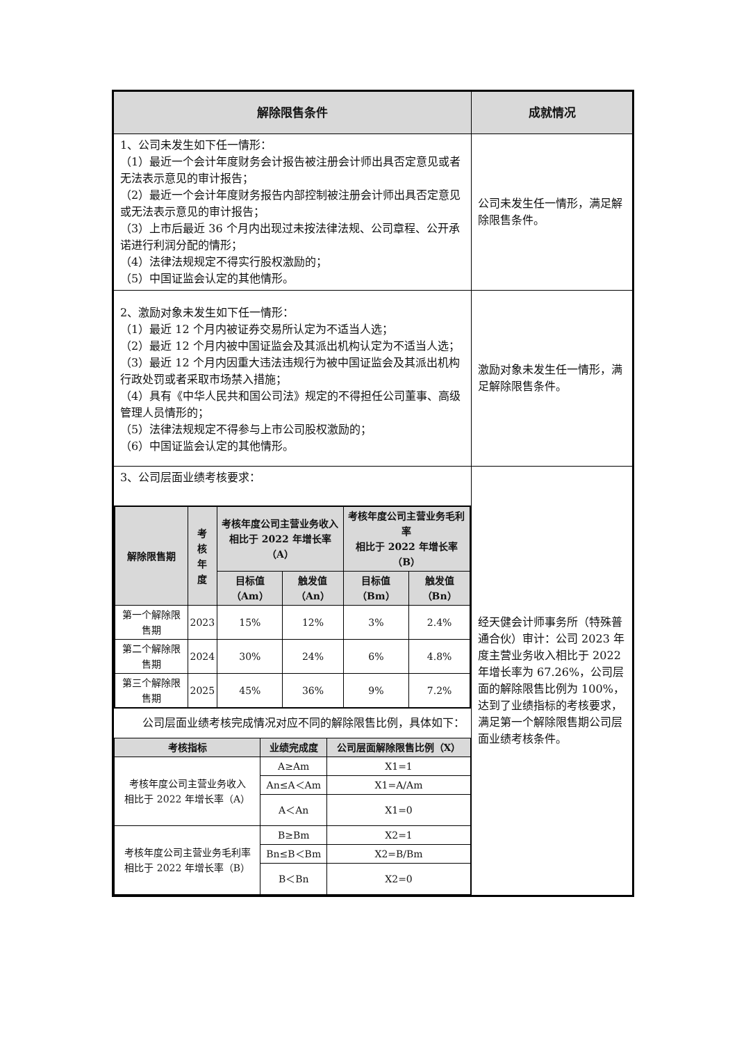| 解除限售条件 | 成就情况 |
| --- | --- |
| 1、公司未发生如下任一情形： （1）最近一个会计年度财务会计报告被注册会计师出具否定意见或者无法表示意见的审计报告； （2）最近一个会计年度财务报告内部控制被注册会计师出具否定意见或无法表示意见的审计报告； （3）上市后最近 36 个月内出现过未按法律法规、公司章程、公开承诺进行利润分配的情形； （4）法律法规规定不得实行股权激励的； （5）中国证监会认定的其他情形。 | 公司未发生任一情形，满足解除限售条件。 |
| 2、激励对象未发生如下任一情形： （1）最近 12 个月内被证券交易所认定为不适当人选； （2）最近 12 个月内被中国证监会及其派出机构认定为不适当人选； （3）最近 12 个月内因重大违法违规行为被中国证监会及其派出机构行政处罚或者采取市场禁入措施； （4）具有《中华人民共和国公司法》规定的不得担任公司董事、高级管理人员情形的； （5）法律法规规定不得参与上市公司股权激励的； （6）中国证监会认定的其他情形。 | 激励对象未发生任一情形，满足解除限售条件。 |
| 3、公司层面业绩考核要求： / 解除限售期 / 考 核 年 度 / 考核年度公司主营业务收入 相比于 2022 年增长率（A） / / 考核年度公司主营业务毛利率 相比于 2022 年增长率（B） / / / --- / --- / --- / --- / --- / --- / / / / 目标值 （Am） / 触发值 （An） / 目标值 （Bm） / 触发值 （Bn） / / 第一个解除限售期 / 2023 / 15% / 12% / 3% / 2.4% / / 第二个解除限售期 / 2024 / 30% / 24% / 6% / 4.8% / / 第三个解除限售期 / 2025 / 45% / 36% / 9% / 7.2% / 公司层面业绩考核完成情况对应不同的解除限售比例，具体如下： / 考核指标 / 业绩完成度 / 公司层面解除限售比例（X） / / --- / --- / --- / / 考核年度公司主营业务收入 相比于 2022 年增长率（A） / A≥Am / X1=1 / / / An≤A＜Am / X1=A/Am / / / A＜An / X1=0 / / 考核年度公司主营业务毛利率 相比于 2022 年增长率（B） / B≥Bm / X2=1 / / / Bn≤B＜Bm / X2=B/Bm / / / B＜Bn / X2=0 / | 经天健会计师事务所（特殊普通合伙）审计：公司 2023 年度主营业务收入相比于 2022 年增长率为 67.26%，公司层面的解除限售比例为 100%，达到了业绩指标的考核要求，满足第一个解除限售期公司层面业绩考核条件。 |